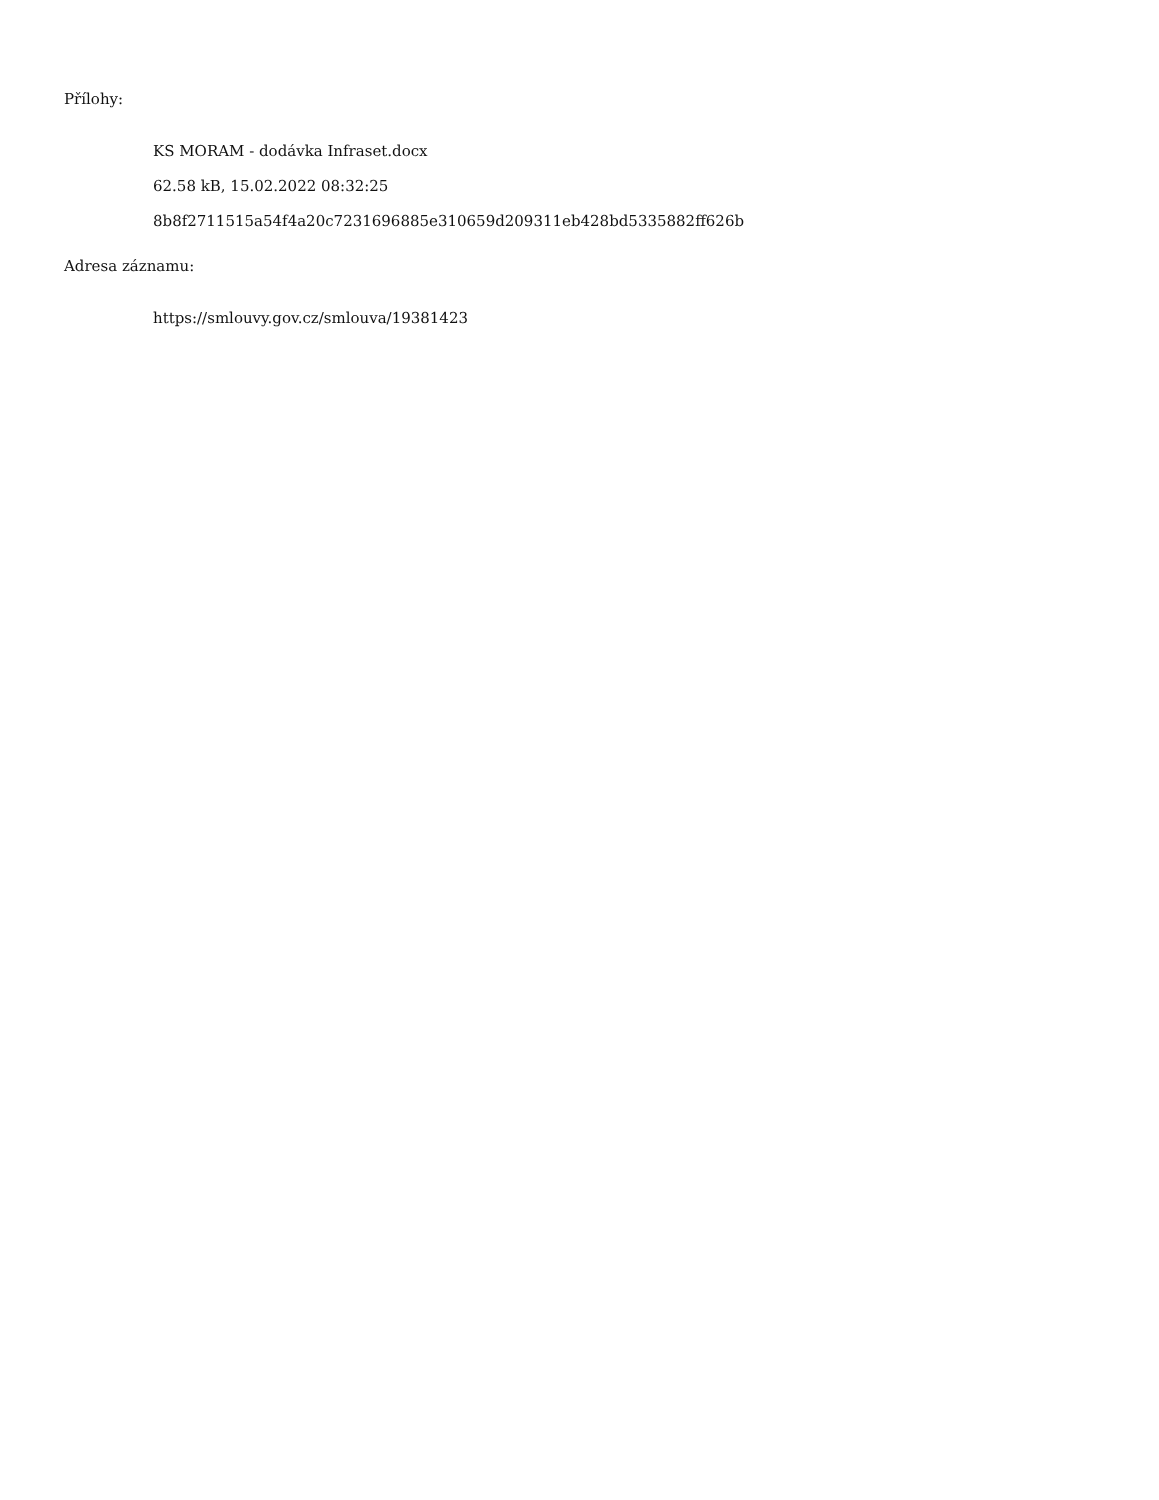Přílohy:
KS MORAM - dodávka Infraset.docx
62.58 kB, 15.02.2022 08:32:25
8b8f2711515a54f4a20c7231696885e310659d209311eb428bd5335882ff626b
Adresa záznamu:
https://smlouvy.gov.cz/smlouva/19381423